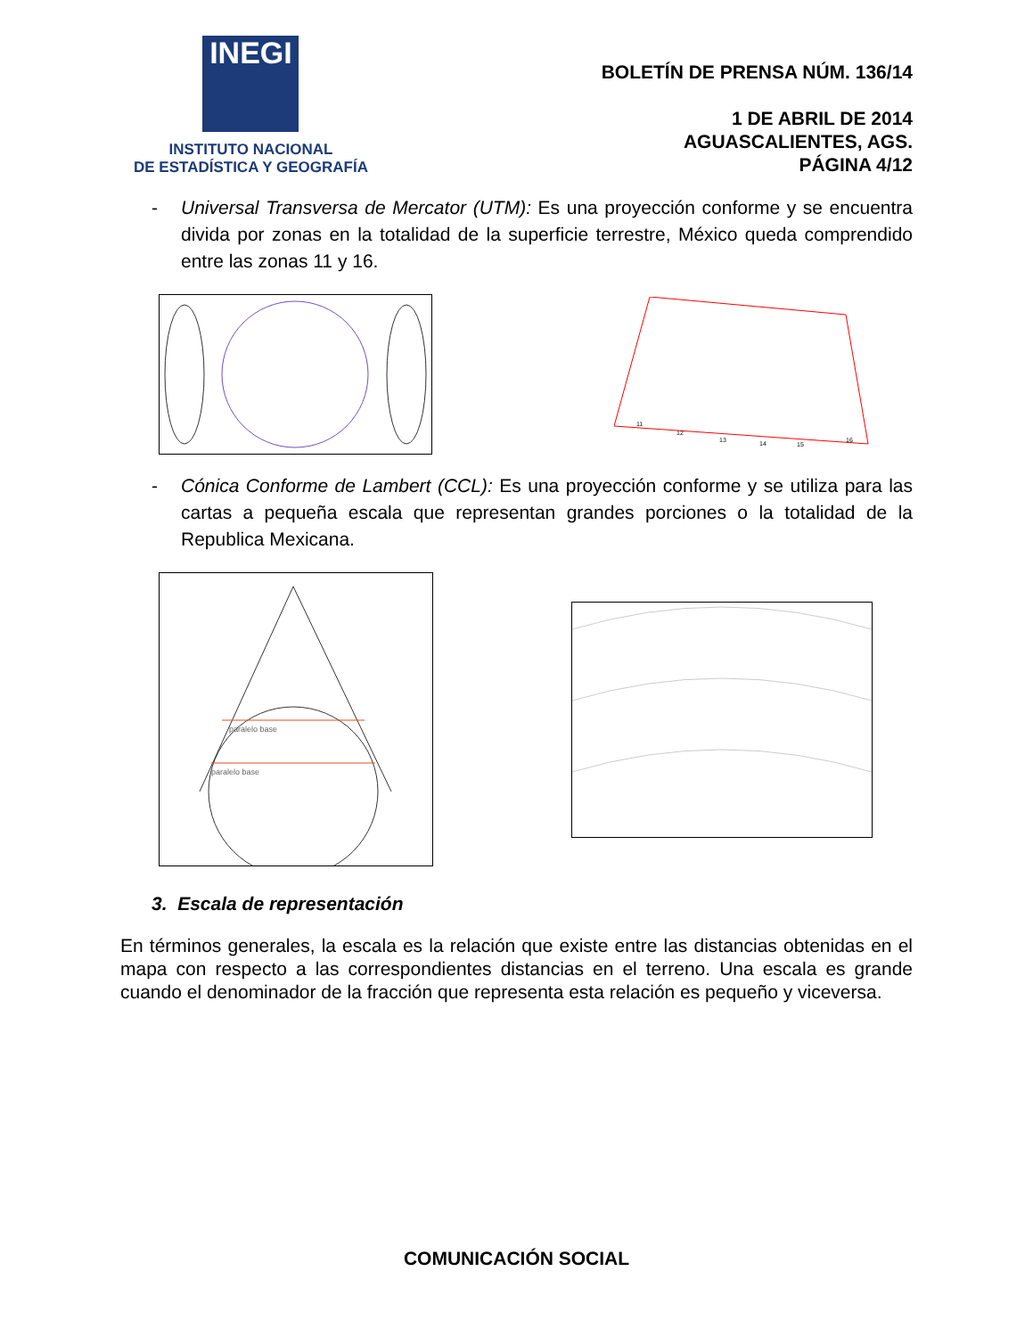INEGI
INSTITUTO NACIONAL
DE ESTADÍSTICA Y GEOGRAFÍA
BOLETÍN DE PRENSA NÚM. 136/14
1 DE ABRIL DE 2014
AGUASCALIENTES, AGS.
PÁGINA 4/12
- Universal Transversa de Mercator (UTM): Es una proyección conforme y se encuentra divida por zonas en la totalidad de la superficie terrestre, México queda comprendido entre las zonas 11 y 16.
11
12
13
14
15
16
- Cónica Conforme de Lambert (CCL): Es una proyección conforme y se utiliza para las cartas a pequeña escala que representan grandes porciones o la totalidad de la Republica Mexicana.
paralelo base
paralelo base
3. Escala de representación
En términos generales, la escala es la relación que existe entre las distancias obtenidas en el mapa con respecto a las correspondientes distancias en el terreno. Una escala es grande cuando el denominador de la fracción que representa esta relación es pequeño y viceversa.
COMUNICACIÓN SOCIAL